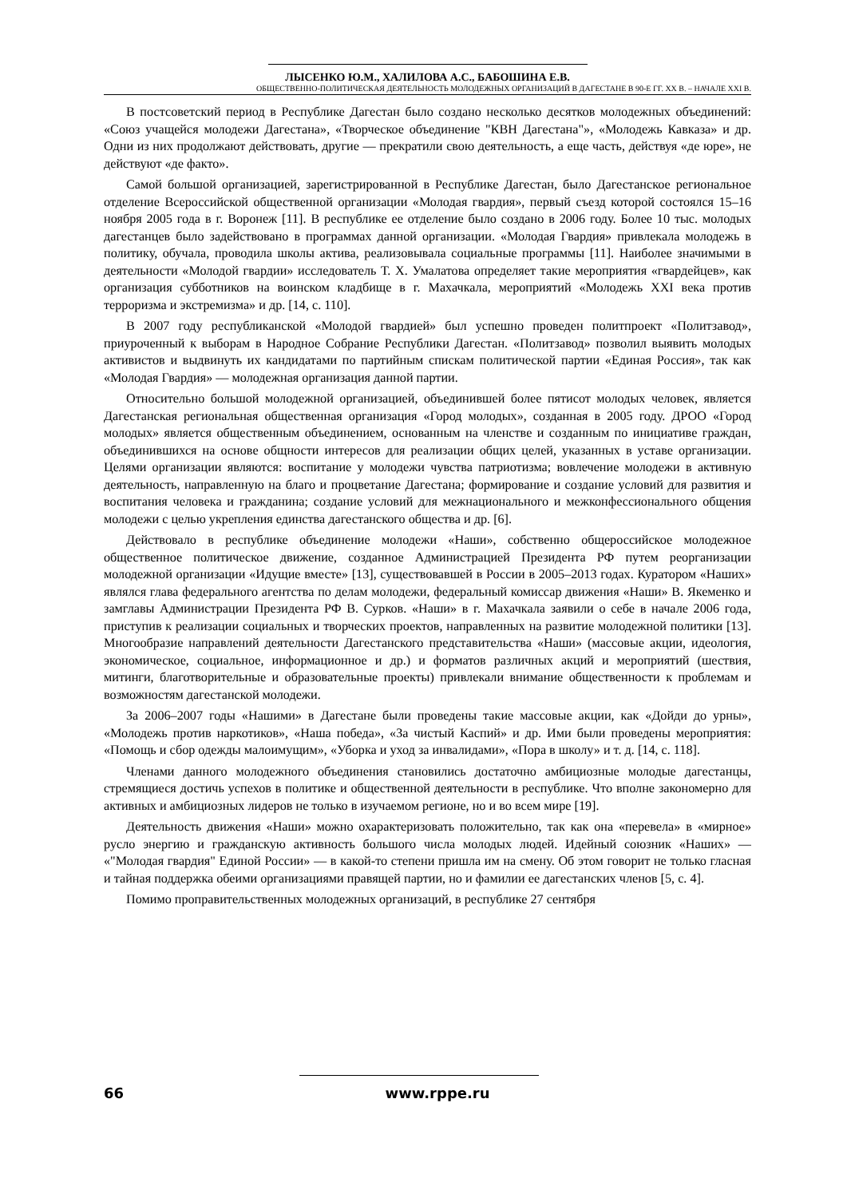ЛЫСЕНКО Ю.М., ХАЛИЛОВА А.С., БАБОШИНА Е.В.
ОБЩЕСТВЕННО-ПОЛИТИЧЕСКАЯ ДЕЯТЕЛЬНОСТЬ МОЛОДЕЖНЫХ ОРГАНИЗАЦИЙ В ДАГЕСТАНЕ В 90-Е ГГ. XX В. – НАЧАЛЕ XXI В.
В постсоветский период в Республике Дагестан было создано несколько десятков молодежных объединений: «Союз учащейся молодежи Дагестана», «Творческое объединение "КВН Дагестана"», «Молодежь Кавказа» и др. Одни из них продолжают действовать, другие — прекратили свою деятельность, а еще часть, действуя «де юре», не действуют «де факто».
Самой большой организацией, зарегистрированной в Республике Дагестан, было Дагестанское региональное отделение Всероссийской общественной организации «Молодая гвардия», первый съезд которой состоялся 15–16 ноября 2005 года в г. Воронеж [11]. В республике ее отделение было создано в 2006 году. Более 10 тыс. молодых дагестанцев было задействовано в программах данной организации. «Молодая Гвардия» привлекала молодежь в политику, обучала, проводила школы актива, реализовывала социальные программы [11]. Наиболее значимыми в деятельности «Молодой гвардии» исследователь Т. Х. Умалатова определяет такие мероприятия «гвардейцев», как организация субботников на воинском кладбище в г. Махачкала, мероприятий «Молодежь XXI века против терроризма и экстремизма» и др. [14, с. 110].
В 2007 году республиканской «Молодой гвардией» был успешно проведен политпроект «Политзавод», приуроченный к выборам в Народное Собрание Республики Дагестан. «Политзавод» позволил выявить молодых активистов и выдвинуть их кандидатами по партийным спискам политической партии «Единая Россия», так как «Молодая Гвардия» — молодежная организация данной партии.
Относительно большой молодежной организацией, объединившей более пятисот молодых человек, является Дагестанская региональная общественная организация «Город молодых», созданная в 2005 году. ДРОО «Город молодых» является общественным объединением, основанным на членстве и созданным по инициативе граждан, объединившихся на основе общности интересов для реализации общих целей, указанных в уставе организации. Целями организации являются: воспитание у молодежи чувства патриотизма; вовлечение молодежи в активную деятельность, направленную на благо и процветание Дагестана; формирование и создание условий для развития и воспитания человека и гражданина; создание условий для межнационального и межконфессионального общения молодежи с целью укрепления единства дагестанского общества и др. [6].
Действовало в республике объединение молодежи «Наши», собственно общероссийское молодежное общественное политическое движение, созданное Администрацией Президента РФ путем реорганизации молодежной организации «Идущие вместе» [13], существовавшей в России в 2005–2013 годах. Куратором «Наших» являлся глава федерального агентства по делам молодежи, федеральный комиссар движения «Наши» В. Якеменко и замглавы Администрации Президента РФ В. Сурков. «Наши» в г. Махачкала заявили о себе в начале 2006 года, приступив к реализации социальных и творческих проектов, направленных на развитие молодежной политики [13]. Многообразие направлений деятельности Дагестанского представительства «Наши» (массовые акции, идеология, экономическое, социальное, информационное и др.) и форматов различных акций и мероприятий (шествия, митинги, благотворительные и образовательные проекты) привлекали внимание общественности к проблемам и возможностям дагестанской молодежи.
За 2006–2007 годы «Нашими» в Дагестане были проведены такие массовые акции, как «Дойди до урны», «Молодежь против наркотиков», «Наша победа», «За чистый Каспий» и др. Ими были проведены мероприятия: «Помощь и сбор одежды малоимущим», «Уборка и уход за инвалидами», «Пора в школу» и т. д. [14, с. 118].
Членами данного молодежного объединения становились достаточно амбициозные молодые дагестанцы, стремящиеся достичь успехов в политике и общественной деятельности в республике. Что вполне закономерно для активных и амбициозных лидеров не только в изучаемом регионе, но и во всем мире [19].
Деятельность движения «Наши» можно охарактеризовать положительно, так как она «перевела» в «мирное» русло энергию и гражданскую активность большого числа молодых людей. Идейный союзник «Наших» — «"Молодая гвардия" Единой России» — в какой-то степени пришла им на смену. Об этом говорит не только гласная и тайная поддержка обеими организациями правящей партии, но и фамилии ее дагестанских членов [5, с. 4].
Помимо проправительственных молодежных организаций, в республике 27 сентября
66
www.rppe.ru